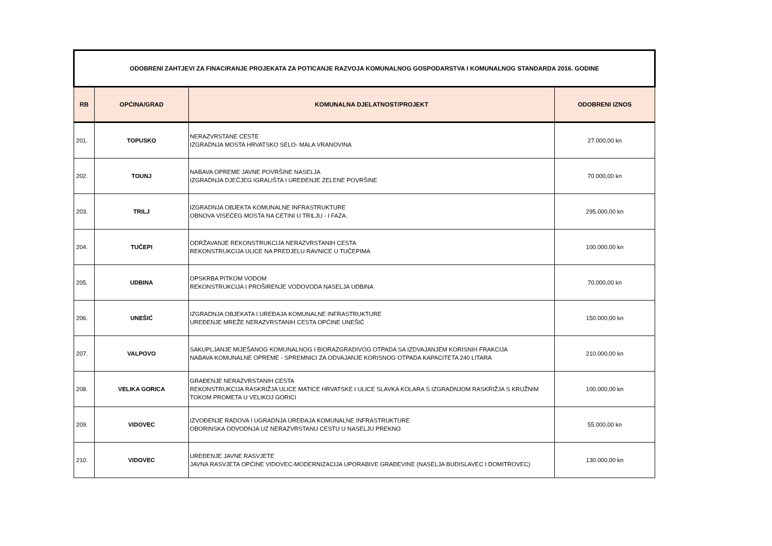| ODOBRENI ZAHTJEVI ZA FINACIRANJE PROJEKATA ZA POTICANJE RAZVOJA KOMUNALNOG GOSPODARSTVA I KOMUNALNOG STANDARDA 2016. GODINE | | | |
| RB | OPĆINA/GRAD | KOMUNALNA DJELATNOST/PROJEKT | ODOBRENI IZNOS |
| 201. | TOPUSKO | NERAZVRSTANE CESTE IZGRADNJA MOSTA HRVATSKO SELO- MALA VRANOVINA | 27.000,00 kn |
| 202. | TOUNJ | NABAVA OPREME JAVNE POVRŠINE NASELJA IZGRADNJA DJEČJEG IGRALIŠTA I UREĐENJE ZELENE POVRŠINE | 70.000,00 kn |
| 203. | TRILJ | IZGRADNJA OBJEKTA KOMUNALNE INFRASTRUKTURE OBNOVA VISEĆEG MOSTA NA CETINI U TRILJU - I FAZA. | 295.000,00 kn |
| 204. | TUČEPI | ODRŽAVANJE REKONSTRUKCIJA NERAZVRSTANIH CESTA REKONSTRUKCIJA ULICE NA PREDJELU RAVNICE U TUČEPIMA | 100.000,00 kn |
| 205. | UDBINA | OPSKRBA PITKOM VODOM REKONSTRUKCIJA I PROŠIRENJE VODOVODA NASELJA UDBINA | 70.000,00 kn |
| 206. | UNEŠIĆ | IZGRADNJA OBJEKATA I UREĐAJA KOMUNALNE INFRASTRUKTURE UREĐENJE MREŽE NERAZVRSTANIH CESTA OPĆINE UNEŠIĆ | 150.000,00 kn |
| 207. | VALPOVO | SAKUPLJANJE MIJEŠANOG KOMUNALNOG I BIORAZGRADIVOG OTPADA SA IZDVAJANJEM KORISNIH FRAKCIJA NABAVA KOMUNALNE OPREME - SPREMNICI ZA ODVAJANJE KORISNOG OTPADA KAPACITETA 240 LITARA | 210.000,00 kn |
| 208. | VELIKA GORICA | GRAĐENJE NERAZVRSTANIH CESTA REKONSTRUKCIJA RASKRIŽJA ULICE MATICE HRVATSKE I ULICE SLAVKA KOLARA S IZGRADNJOM RASKRIŽJA S KRUŽNIM TOKOM PROMETA U VELIKOJ GORICI | 100.000,00 kn |
| 209. | VIDOVEC | IZVOĐENJE RADOVA I UGRADNJA UREĐAJA KOMUNALNE INFRASTRUKTURE OBORINSKA ODVODNJA UZ NERAZVRSTANU CESTU U NASELJU PREKNO | 55.000,00 kn |
| 210. | VIDOVEC | UREĐENJE JAVNE RASVJETE JAVNA RASVJETA OPĆINE VIDOVEC-MODERNIZACIJA UPORABIVE GRAĐEVINE (NASELJA BUDISLAVEC I DOMITROVEC) | 130.000,00 kn |